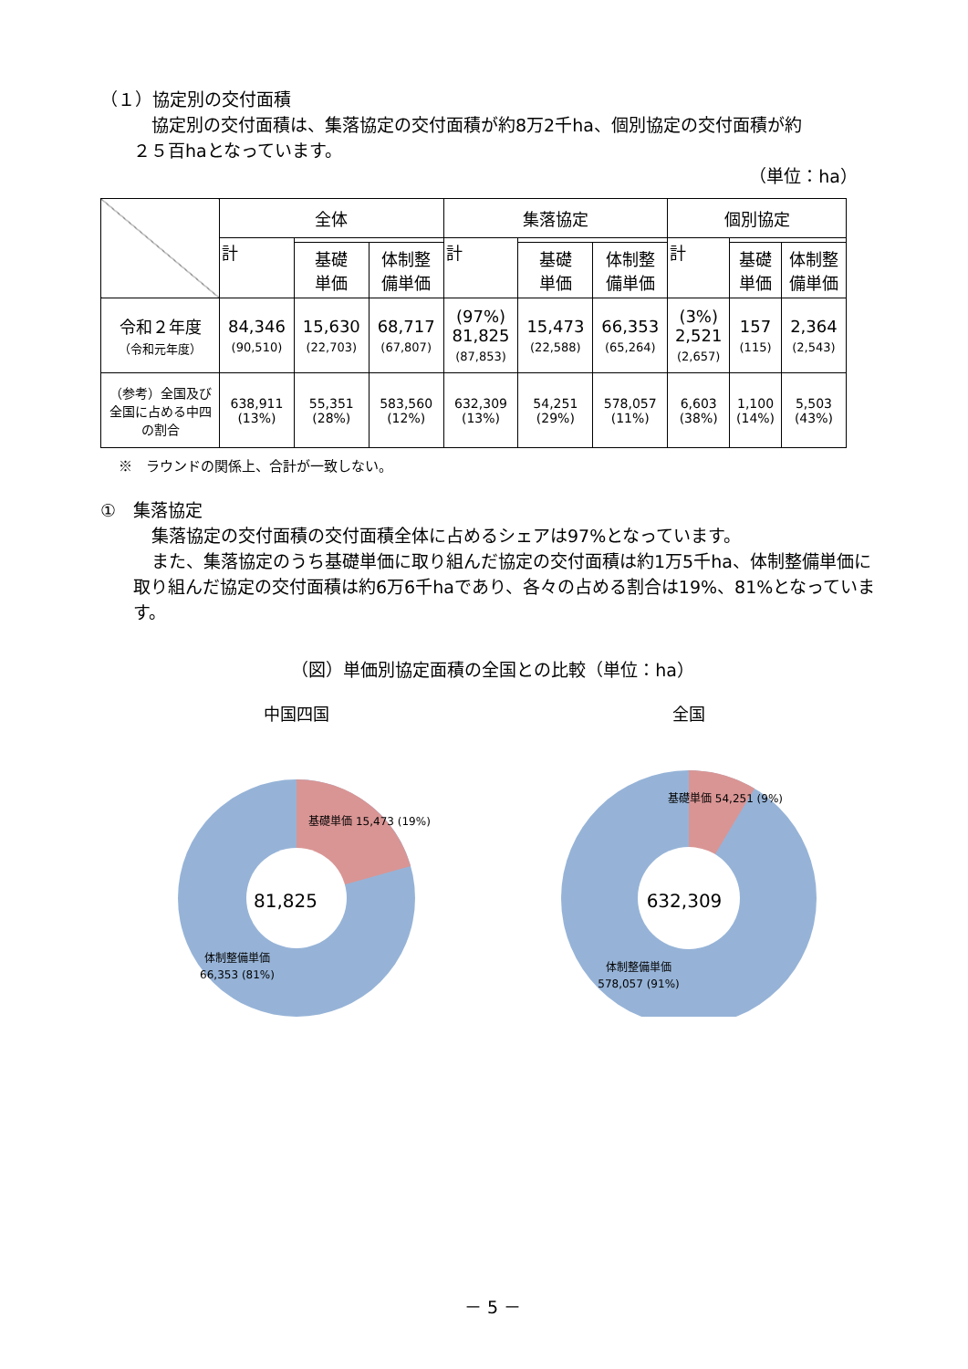（１）協定別の交付面積
協定別の交付面積は、集落協定の交付面積が約8万2千ha、個別協定の交付面積が約
２５百haとなっています。
（単位：ha）
| | 全体 | | | 集落協定 | | | 個別協定 | | |
| --- | --- | --- | --- | --- | --- | --- | --- | --- | --- |
| | 計 | | | 計 | | | 計 | | |
| | | 基礎 単価 | 体制整 備単価 | | 基礎 単価 | 体制整 備単価 | | 基礎 単価 | 体制整 備単価 |
| 令和２年度 （令和元年度） | 84,346 (90,510) | 15,630 (22,703) | 68,717 (67,807) | (97%) 81,825 (87,853) | 15,473 (22,588) | 66,353 (65,264) | (3%) 2,521 (2,657) | 157 (115) | 2,364 (2,543) |
| （参考）全国及び全国に占める中四の割合 | 638,911 (13%) | 55,351 (28%) | 583,560 (12%) | 632,309 (13%) | 54,251 (29%) | 578,057 (11%) | 6,603 (38%) | 1,100 (14%) | 5,503 (43%) |
※　ラウンドの関係上、合計が一致しない。
①　集落協定
集落協定の交付面積の交付面積全体に占めるシェアは97%となっています。
また、集落協定のうち基礎単価に取り組んだ協定の交付面積は約1万5千ha、体制整備単価に取り組んだ協定の交付面積は約6万6千haであり、各々の占める割合は19%、81%となっています。
（図）単価別協定面積の全国との比較（単位：ha）
中国四国
81,825
基礎単価 15,473 (19%)
体制整備単価
66,353 (81%)
全国
632,309
基礎単価 54,251 (9%)
体制整備単価
578,057 (91%)
－ 5 －